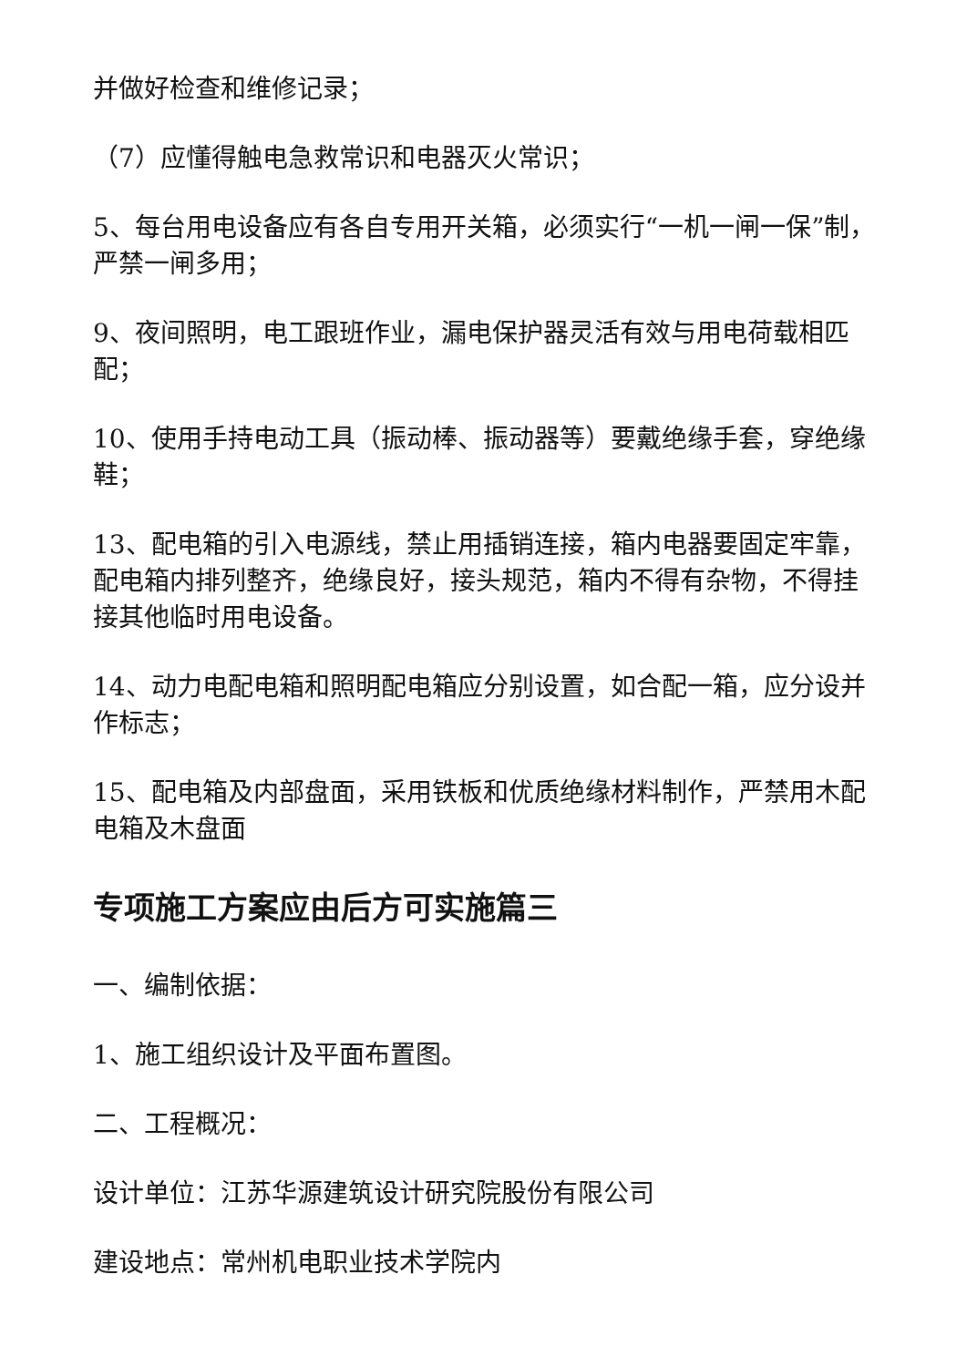并做好检查和维修记录；
（7）应懂得触电急救常识和电器灭火常识；
5、每台用电设备应有各自专用开关箱，必须实行“一机一闸一保”制，严禁一闸多用；
9、夜间照明，电工跟班作业，漏电保护器灵活有效与用电荷载相匹配；
10、使用手持电动工具（振动棒、振动器等）要戴绝缘手套，穿绝缘鞋；
13、配电箱的引入电源线，禁止用插销连接，箱内电器要固定牢靠，配电箱内排列整齐，绝缘良好，接头规范，箱内不得有杂物，不得挂接其他临时用电设备。
14、动力电配电箱和照明配电箱应分别设置，如合配一箱，应分设并作标志；
15、配电箱及内部盘面，采用铁板和优质绝缘材料制作，严禁用木配电箱及木盘面
专项施工方案应由后方可实施篇三
一、编制依据：
1、施工组织设计及平面布置图。
二、工程概况：
设计单位：江苏华源建筑设计研究院股份有限公司
建设地点：常州机电职业技术学院内